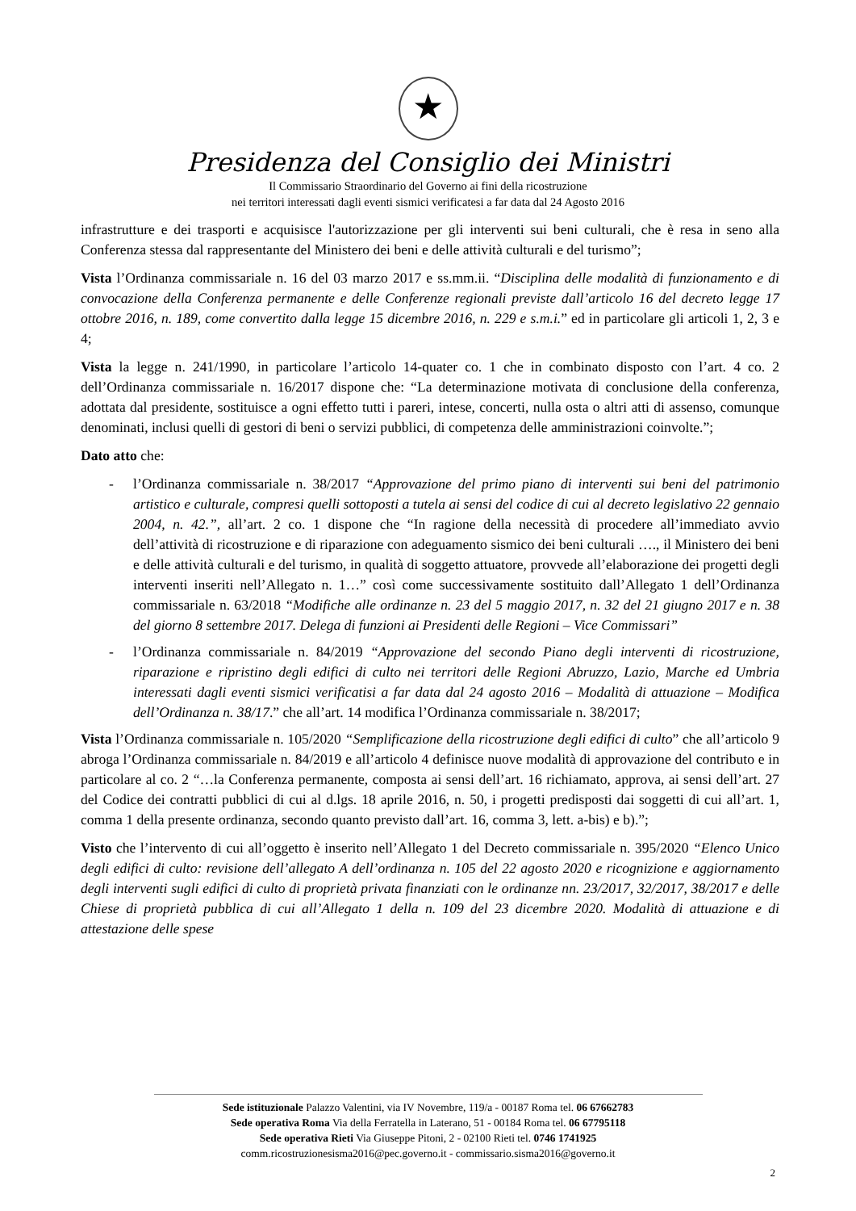★
Presidenza del Consiglio dei Ministri
Il Commissario Straordinario del Governo ai fini della ricostruzione
nei territori interessati dagli eventi sismici verificatesi a far data dal 24 Agosto 2016
infrastrutture e dei trasporti e acquisisce l'autorizzazione per gli interventi sui beni culturali, che è resa in seno alla Conferenza stessa dal rappresentante del Ministero dei beni e delle attività culturali e del turismo”;
Vista l’Ordinanza commissariale n. 16 del 03 marzo 2017 e ss.mm.ii. “Disciplina delle modalità di funzionamento e di convocazione della Conferenza permanente e delle Conferenze regionali previste dall’articolo 16 del decreto legge 17 ottobre 2016, n. 189, come convertito dalla legge 15 dicembre 2016, n. 229 e s.m.i.” ed in particolare gli articoli 1, 2, 3 e 4;
Vista la legge n. 241/1990, in particolare l’articolo 14-quater co. 1 che in combinato disposto con l’art. 4 co. 2 dell’Ordinanza commissariale n. 16/2017 dispone che: “La determinazione motivata di conclusione della conferenza, adottata dal presidente, sostituisce a ogni effetto tutti i pareri, intese, concerti, nulla osta o altri atti di assenso, comunque denominati, inclusi quelli di gestori di beni o servizi pubblici, di competenza delle amministrazioni coinvolte.”;
Dato atto che:
- l’Ordinanza commissariale n. 38/2017 “Approvazione del primo piano di interventi sui beni del patrimonio artistico e culturale, compresi quelli sottoposti a tutela ai sensi del codice di cui al decreto legislativo 22 gennaio 2004, n. 42.”, all’art. 2 co. 1 dispone che “In ragione della necessità di procedere all’immediato avvio dell’attività di ricostruzione e di riparazione con adeguamento sismico dei beni culturali …., il Ministero dei beni e delle attività culturali e del turismo, in qualità di soggetto attuatore, provvede all’elaborazione dei progetti degli interventi inseriti nell’Allegato n. 1…” così come successivamente sostituito dall’Allegato 1 dell’Ordinanza commissariale n. 63/2018 “Modifiche alle ordinanze n. 23 del 5 maggio 2017, n. 32 del 21 giugno 2017 e n. 38 del giorno 8 settembre 2017. Delega di funzioni ai Presidenti delle Regioni – Vice Commissari”
- l’Ordinanza commissariale n. 84/2019 “Approvazione del secondo Piano degli interventi di ricostruzione, riparazione e ripristino degli edifici di culto nei territori delle Regioni Abruzzo, Lazio, Marche ed Umbria interessati dagli eventi sismici verificatisi a far data dal 24 agosto 2016 – Modalità di attuazione – Modifica dell’Ordinanza n. 38/17.” che all’art. 14 modifica l’Ordinanza commissariale n. 38/2017;
Vista l’Ordinanza commissariale n. 105/2020 “Semplificazione della ricostruzione degli edifici di culto” che all’articolo 9 abroga l’Ordinanza commissariale n. 84/2019 e all’articolo 4 definisce nuove modalità di approvazione del contributo e in particolare al co. 2 “…la Conferenza permanente, composta ai sensi dell’art. 16 richiamato, approva, ai sensi dell’art. 27 del Codice dei contratti pubblici di cui al d.lgs. 18 aprile 2016, n. 50, i progetti predisposti dai soggetti di cui all’art. 1, comma 1 della presente ordinanza, secondo quanto previsto dall’art. 16, comma 3, lett. a-bis) e b).”;
Visto che l’intervento di cui all’oggetto è inserito nell’Allegato 1 del Decreto commissariale n. 395/2020 “Elenco Unico degli edifici di culto: revisione dell’allegato A dell’ordinanza n. 105 del 22 agosto 2020 e ricognizione e aggiornamento degli interventi sugli edifici di culto di proprietà privata finanziati con le ordinanze nn. 23/2017, 32/2017, 38/2017 e delle Chiese di proprietà pubblica di cui all’Allegato 1 della n. 109 del 23 dicembre 2020. Modalità di attuazione e di attestazione delle spese
Sede istituzionale Palazzo Valentini, via IV Novembre, 119/a - 00187 Roma tel. 06 67662783
Sede operativa Roma Via della Ferratella in Laterano, 51 - 00184 Roma tel. 06 67795118
Sede operativa Rieti Via Giuseppe Pitoni, 2 - 02100 Rieti tel. 0746 1741925
comm.ricostruzionesisma2016@pec.governo.it - commissario.sisma2016@governo.it
2